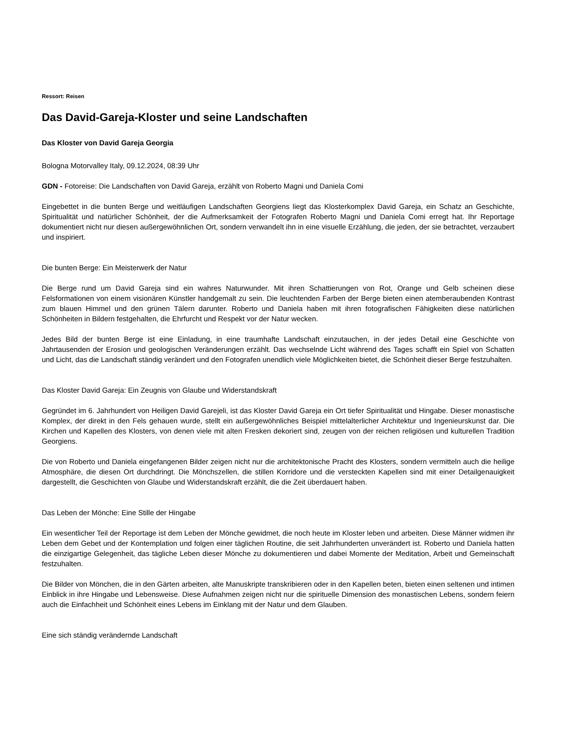Ressort: Reisen
Das David-Gareja-Kloster und seine Landschaften
Das Kloster von David Gareja Georgia
Bologna Motorvalley Italy, 09.12.2024, 08:39 Uhr
GDN - Fotoreise: Die Landschaften von David Gareja, erzählt von Roberto Magni und Daniela Comi
Eingebettet in die bunten Berge und weitläufigen Landschaften Georgiens liegt das Klosterkomplex David Gareja, ein Schatz an Geschichte, Spiritualität und natürlicher Schönheit, der die Aufmerksamkeit der Fotografen Roberto Magni und Daniela Comi erregt hat. Ihr Reportage dokumentiert nicht nur diesen außergewöhnlichen Ort, sondern verwandelt ihn in eine visuelle Erzählung, die jeden, der sie betrachtet, verzaubert und inspiriert.
Die bunten Berge: Ein Meisterwerk der Natur
Die Berge rund um David Gareja sind ein wahres Naturwunder. Mit ihren Schattierungen von Rot, Orange und Gelb scheinen diese Felsformationen von einem visionären Künstler handgemalt zu sein. Die leuchtenden Farben der Berge bieten einen atemberaubenden Kontrast zum blauen Himmel und den grünen Tälern darunter. Roberto und Daniela haben mit ihren fotografischen Fähigkeiten diese natürlichen Schönheiten in Bildern festgehalten, die Ehrfurcht und Respekt vor der Natur wecken.
Jedes Bild der bunten Berge ist eine Einladung, in eine traumhafte Landschaft einzutauchen, in der jedes Detail eine Geschichte von Jahrtausenden der Erosion und geologischen Veränderungen erzählt. Das wechselnde Licht während des Tages schafft ein Spiel von Schatten und Licht, das die Landschaft ständig verändert und den Fotografen unendlich viele Möglichkeiten bietet, die Schönheit dieser Berge festzuhalten.
Das Kloster David Gareja: Ein Zeugnis von Glaube und Widerstandskraft
Gegründet im 6. Jahrhundert von Heiligen David Garejeli, ist das Kloster David Gareja ein Ort tiefer Spiritualität und Hingabe. Dieser monastische Komplex, der direkt in den Fels gehauen wurde, stellt ein außergewöhnliches Beispiel mittelalterlicher Architektur und Ingenieurskunst dar. Die Kirchen und Kapellen des Klosters, von denen viele mit alten Fresken dekoriert sind, zeugen von der reichen religiösen und kulturellen Tradition Georgiens.
Die von Roberto und Daniela eingefangenen Bilder zeigen nicht nur die architektonische Pracht des Klosters, sondern vermitteln auch die heilige Atmosphäre, die diesen Ort durchdringt. Die Mönchszellen, die stillen Korridore und die versteckten Kapellen sind mit einer Detailgenauigkeit dargestellt, die Geschichten von Glaube und Widerstandskraft erzählt, die die Zeit überdauert haben.
Das Leben der Mönche: Eine Stille der Hingabe
Ein wesentlicher Teil der Reportage ist dem Leben der Mönche gewidmet, die noch heute im Kloster leben und arbeiten. Diese Männer widmen ihr Leben dem Gebet und der Kontemplation und folgen einer täglichen Routine, die seit Jahrhunderten unverändert ist. Roberto und Daniela hatten die einzigartige Gelegenheit, das tägliche Leben dieser Mönche zu dokumentieren und dabei Momente der Meditation, Arbeit und Gemeinschaft festzuhalten.
Die Bilder von Mönchen, die in den Gärten arbeiten, alte Manuskripte transkribieren oder in den Kapellen beten, bieten einen seltenen und intimen Einblick in ihre Hingabe und Lebensweise. Diese Aufnahmen zeigen nicht nur die spirituelle Dimension des monastischen Lebens, sondern feiern auch die Einfachheit und Schönheit eines Lebens im Einklang mit der Natur und dem Glauben.
Eine sich ständig verändernde Landschaft